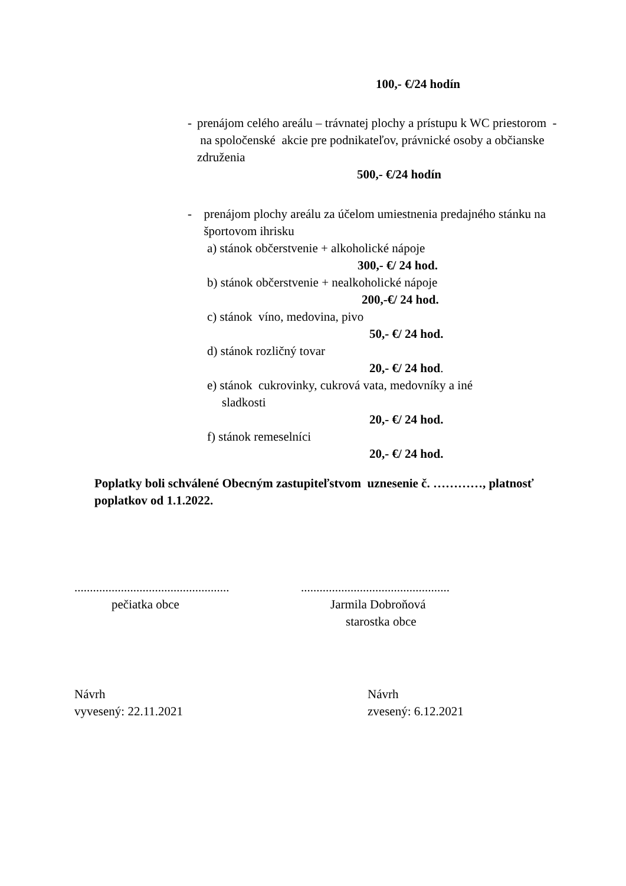100,- €/24 hodín
- prenájom celého areálu – trávnatej plochy a prístupu k WC priestorom - na spoločenské akcie pre podnikateľov, právnické osoby a občianske združenia
500,- €/24 hodín
- prenájom plochy areálu za účelom umiestnenia predajného stánku na športovom ihrisku
a) stánok občerstvenie + alkoholické nápoje
300,- €/ 24 hod.
b) stánok občerstvenie + nealkoholické nápoje
200,-€/ 24 hod.
c) stánok víno, medovina, pivo
50,- €/ 24 hod.
d) stánok rozličný tovar
20,- €/ 24 hod.
e) stánok cukrovinky, cukrová vata, medovníky a iné
sladkosti
20,- €/ 24 hod.
f) stánok remeselníci
20,- €/ 24 hod.
Poplatky boli schválené Obecným zastupiteľstvom uznesenie č. …………, platnosť poplatkov od 1.1.2022.
..................................................
pečiatka obce
................................................
Jarmila Dobroňová
starostka obce
Návrh
vyvesený: 22.11.2021
Návrh
zvesený: 6.12.2021